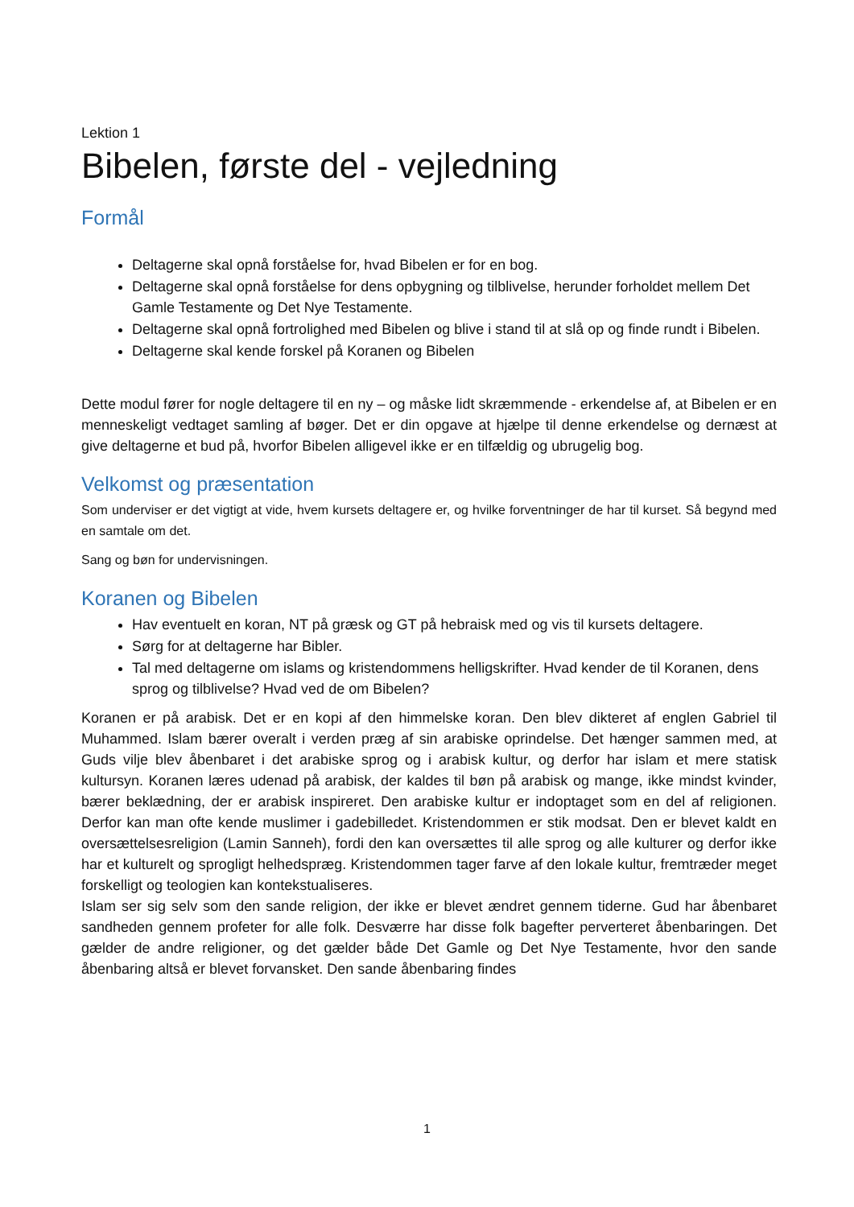Lektion 1
Bibelen, første del - vejledning
Formål
Deltagerne skal opnå forståelse for, hvad Bibelen er for en bog.
Deltagerne skal opnå forståelse for dens opbygning og tilblivelse, herunder forholdet mellem Det Gamle Testamente og Det Nye Testamente.
Deltagerne skal opnå fortrolighed med Bibelen og blive i stand til at slå op og finde rundt i Bibelen.
Deltagerne skal kende forskel på Koranen og Bibelen
Dette modul fører for nogle deltagere til en ny – og måske lidt skræmmende - erkendelse af, at Bibelen er en menneskeligt vedtaget samling af bøger. Det er din opgave at hjælpe til denne erkendelse og dernæst at give deltagerne et bud på, hvorfor Bibelen alligevel ikke er en tilfældig og ubrugelig bog.
Velkomst og præsentation
Som underviser er det vigtigt at vide, hvem kursets deltagere er, og hvilke forventninger de har til kurset. Så begynd med en samtale om det.
Sang og bøn for undervisningen.
Koranen og Bibelen
Hav eventuelt en koran, NT på græsk og GT på hebraisk med og vis til kursets deltagere.
Sørg for at deltagerne har Bibler.
Tal med deltagerne om islams og kristendommens helligskrifter. Hvad kender de til Koranen, dens sprog og tilblivelse? Hvad ved de om Bibelen?
Koranen er på arabisk. Det er en kopi af den himmelske koran. Den blev dikteret af englen Gabriel til Muhammed. Islam bærer overalt i verden præg af sin arabiske oprindelse. Det hænger sammen med, at Guds vilje blev åbenbaret i det arabiske sprog og i arabisk kultur, og derfor har islam et mere statisk kultursyn. Koranen læres udenad på arabisk, der kaldes til bøn på arabisk og mange, ikke mindst kvinder, bærer beklædning, der er arabisk inspireret. Den arabiske kultur er indoptaget som en del af religionen. Derfor kan man ofte kende muslimer i gadebilledet. Kristendommen er stik modsat. Den er blevet kaldt en oversættelsesreligion (Lamin Sanneh), fordi den kan oversættes til alle sprog og alle kulturer og derfor ikke har et kulturelt og sprogligt helhedspræg. Kristendommen tager farve af den lokale kultur, fremtræder meget forskelligt og teologien kan kontekstualiseres.
Islam ser sig selv som den sande religion, der ikke er blevet ændret gennem tiderne. Gud har åbenbaret sandheden gennem profeter for alle folk. Desværre har disse folk bagefter perverteret åbenbaringen. Det gælder de andre religioner, og det gælder både Det Gamle og Det Nye Testamente, hvor den sande åbenbaring altså er blevet forvansket. Den sande åbenbaring findes
1